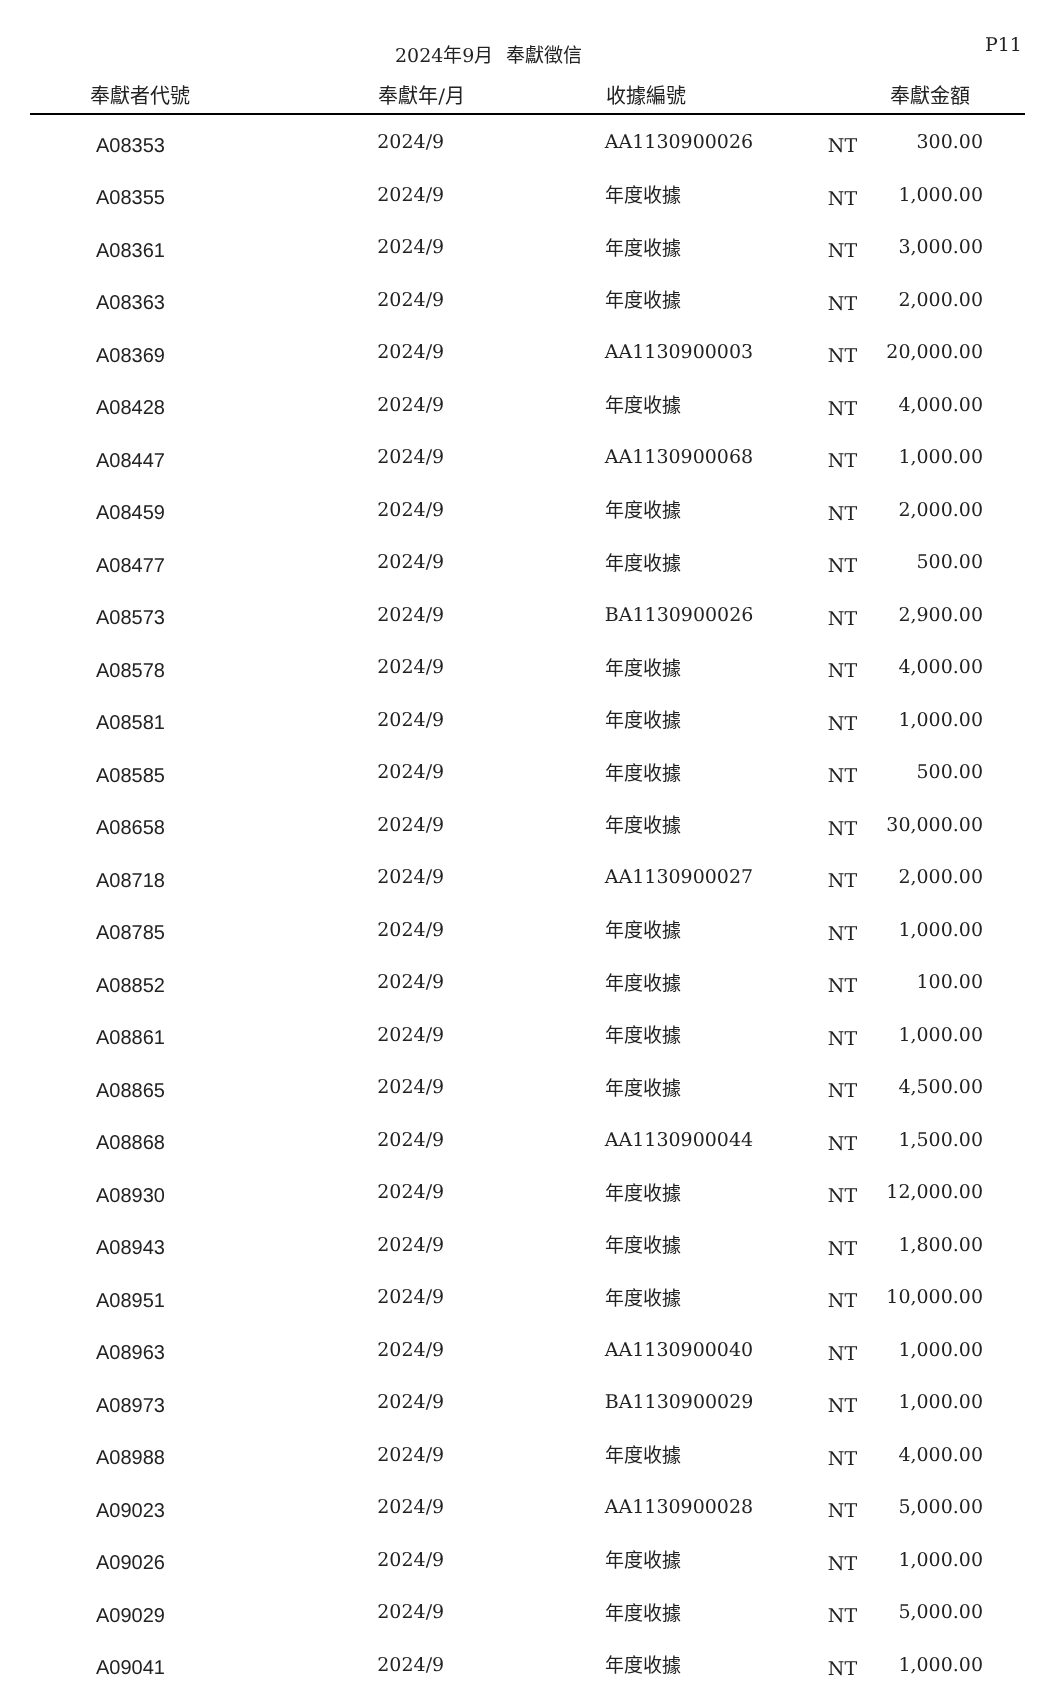2024年9月 奉獻徵信 P11
| 奉獻者代號 | 奉獻年/月 | 收據編號 | | 奉獻金額 |
| --- | --- | --- | --- | --- |
| A08353 | 2024/9 | AA1130900026 | NT | 300.00 |
| A08355 | 2024/9 | 年度收據 | NT | 1,000.00 |
| A08361 | 2024/9 | 年度收據 | NT | 3,000.00 |
| A08363 | 2024/9 | 年度收據 | NT | 2,000.00 |
| A08369 | 2024/9 | AA1130900003 | NT | 20,000.00 |
| A08428 | 2024/9 | 年度收據 | NT | 4,000.00 |
| A08447 | 2024/9 | AA1130900068 | NT | 1,000.00 |
| A08459 | 2024/9 | 年度收據 | NT | 2,000.00 |
| A08477 | 2024/9 | 年度收據 | NT | 500.00 |
| A08573 | 2024/9 | BA1130900026 | NT | 2,900.00 |
| A08578 | 2024/9 | 年度收據 | NT | 4,000.00 |
| A08581 | 2024/9 | 年度收據 | NT | 1,000.00 |
| A08585 | 2024/9 | 年度收據 | NT | 500.00 |
| A08658 | 2024/9 | 年度收據 | NT | 30,000.00 |
| A08718 | 2024/9 | AA1130900027 | NT | 2,000.00 |
| A08785 | 2024/9 | 年度收據 | NT | 1,000.00 |
| A08852 | 2024/9 | 年度收據 | NT | 100.00 |
| A08861 | 2024/9 | 年度收據 | NT | 1,000.00 |
| A08865 | 2024/9 | 年度收據 | NT | 4,500.00 |
| A08868 | 2024/9 | AA1130900044 | NT | 1,500.00 |
| A08930 | 2024/9 | 年度收據 | NT | 12,000.00 |
| A08943 | 2024/9 | 年度收據 | NT | 1,800.00 |
| A08951 | 2024/9 | 年度收據 | NT | 10,000.00 |
| A08963 | 2024/9 | AA1130900040 | NT | 1,000.00 |
| A08973 | 2024/9 | BA1130900029 | NT | 1,000.00 |
| A08988 | 2024/9 | 年度收據 | NT | 4,000.00 |
| A09023 | 2024/9 | AA1130900028 | NT | 5,000.00 |
| A09026 | 2024/9 | 年度收據 | NT | 1,000.00 |
| A09029 | 2024/9 | 年度收據 | NT | 5,000.00 |
| A09041 | 2024/9 | 年度收據 | NT | 1,000.00 |